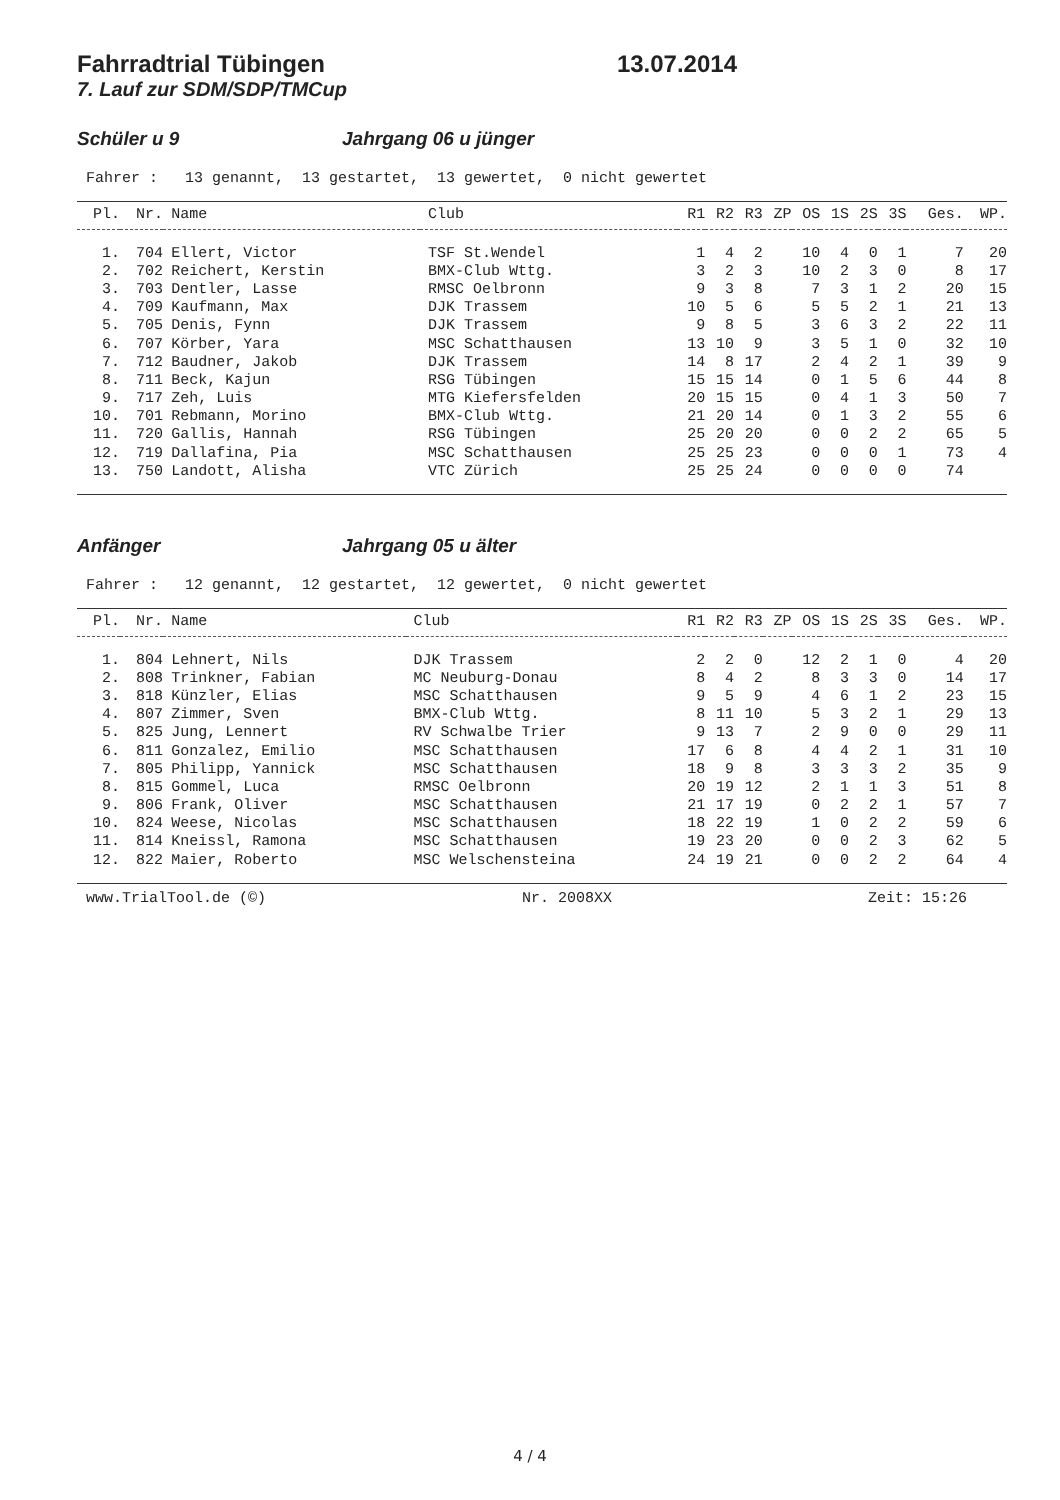Fahrradtrial Tübingen 13.07.2014
7. Lauf zur SDM/SDP/TMCup
Schüler u 9 Jahrgang 06 u jünger
Fahrer : 13 genannt, 13 gestartet, 13 gewertet, 0 nicht gewertet
| Pl. | Nr. | Name | Club | R1 | R2 | R3 | ZP | OS | 1S | 2S | 3S | Ges. | WP. |
| --- | --- | --- | --- | --- | --- | --- | --- | --- | --- | --- | --- | --- | --- |
| 1. | 704 | Ellert, Victor | TSF St.Wendel | 1 | 4 | 2 | | 10 | 4 | 0 | 1 | 7 | 20 |
| 2. | 702 | Reichert, Kerstin | BMX-Club Wttg. | 3 | 2 | 3 | | 10 | 2 | 3 | 0 | 8 | 17 |
| 3. | 703 | Dentler, Lasse | RMSC Oelbronn | 9 | 3 | 8 | | 7 | 3 | 1 | 2 | 20 | 15 |
| 4. | 709 | Kaufmann, Max | DJK Trassem | 10 | 5 | 6 | | 5 | 5 | 2 | 1 | 21 | 13 |
| 5. | 705 | Denis, Fynn | DJK Trassem | 9 | 8 | 5 | | 3 | 6 | 3 | 2 | 22 | 11 |
| 6. | 707 | Körber, Yara | MSC Schatthausen | 13 | 10 | 9 | | 3 | 5 | 1 | 0 | 32 | 10 |
| 7. | 712 | Baudner, Jakob | DJK Trassem | 14 | 8 | 17 | | 2 | 4 | 2 | 1 | 39 | 9 |
| 8. | 711 | Beck, Kajun | RSG Tübingen | 15 | 15 | 14 | | 0 | 1 | 5 | 6 | 44 | 8 |
| 9. | 717 | Zeh, Luis | MTG Kiefersfelden | 20 | 15 | 15 | | 0 | 4 | 1 | 3 | 50 | 7 |
| 10. | 701 | Rebmann, Morino | BMX-Club Wttg. | 21 | 20 | 14 | | 0 | 1 | 3 | 2 | 55 | 6 |
| 11. | 720 | Gallis, Hannah | RSG Tübingen | 25 | 20 | 20 | | 0 | 0 | 2 | 2 | 65 | 5 |
| 12. | 719 | Dallafina, Pia | MSC Schatthausen | 25 | 25 | 23 | | 0 | 0 | 0 | 1 | 73 | 4 |
| 13. | 750 | Landott, Alisha | VTC Zürich | 25 | 25 | 24 | | 0 | 0 | 0 | 0 | 74 | |
Anfänger Jahrgang 05 u älter
Fahrer : 12 genannt, 12 gestartet, 12 gewertet, 0 nicht gewertet
| Pl. | Nr. | Name | Club | R1 | R2 | R3 | ZP | OS | 1S | 2S | 3S | Ges. | WP. |
| --- | --- | --- | --- | --- | --- | --- | --- | --- | --- | --- | --- | --- | --- |
| 1. | 804 | Lehnert, Nils | DJK Trassem | 2 | 2 | 0 | | 12 | 2 | 1 | 0 | 4 | 20 |
| 2. | 808 | Trinkner, Fabian | MC Neuburg-Donau | 8 | 4 | 2 | | 8 | 3 | 3 | 0 | 14 | 17 |
| 3. | 818 | Künzler, Elias | MSC Schatthausen | 9 | 5 | 9 | | 4 | 6 | 1 | 2 | 23 | 15 |
| 4. | 807 | Zimmer, Sven | BMX-Club Wttg. | 8 | 11 | 10 | | 5 | 3 | 2 | 1 | 29 | 13 |
| 5. | 825 | Jung, Lennert | RV Schwalbe Trier | 9 | 13 | 7 | | 2 | 9 | 0 | 0 | 29 | 11 |
| 6. | 811 | Gonzalez, Emilio | MSC Schatthausen | 17 | 6 | 8 | | 4 | 4 | 2 | 1 | 31 | 10 |
| 7. | 805 | Philipp, Yannick | MSC Schatthausen | 18 | 9 | 8 | | 3 | 3 | 3 | 2 | 35 | 9 |
| 8. | 815 | Gommel, Luca | RMSC Oelbronn | 20 | 19 | 12 | | 2 | 1 | 1 | 3 | 51 | 8 |
| 9. | 806 | Frank, Oliver | MSC Schatthausen | 21 | 17 | 19 | | 0 | 2 | 2 | 1 | 57 | 7 |
| 10. | 824 | Weese, Nicolas | MSC Schatthausen | 18 | 22 | 19 | | 1 | 0 | 2 | 2 | 59 | 6 |
| 11. | 814 | Kneissl, Ramona | MSC Schatthausen | 19 | 23 | 20 | | 0 | 0 | 2 | 3 | 62 | 5 |
| 12. | 822 | Maier, Roberto | MSC Welschensteina | 24 | 19 | 21 | | 0 | 0 | 2 | 2 | 64 | 4 |
www.TrialTool.de (©) Nr. 2008XX Zeit: 15:26
4 / 4